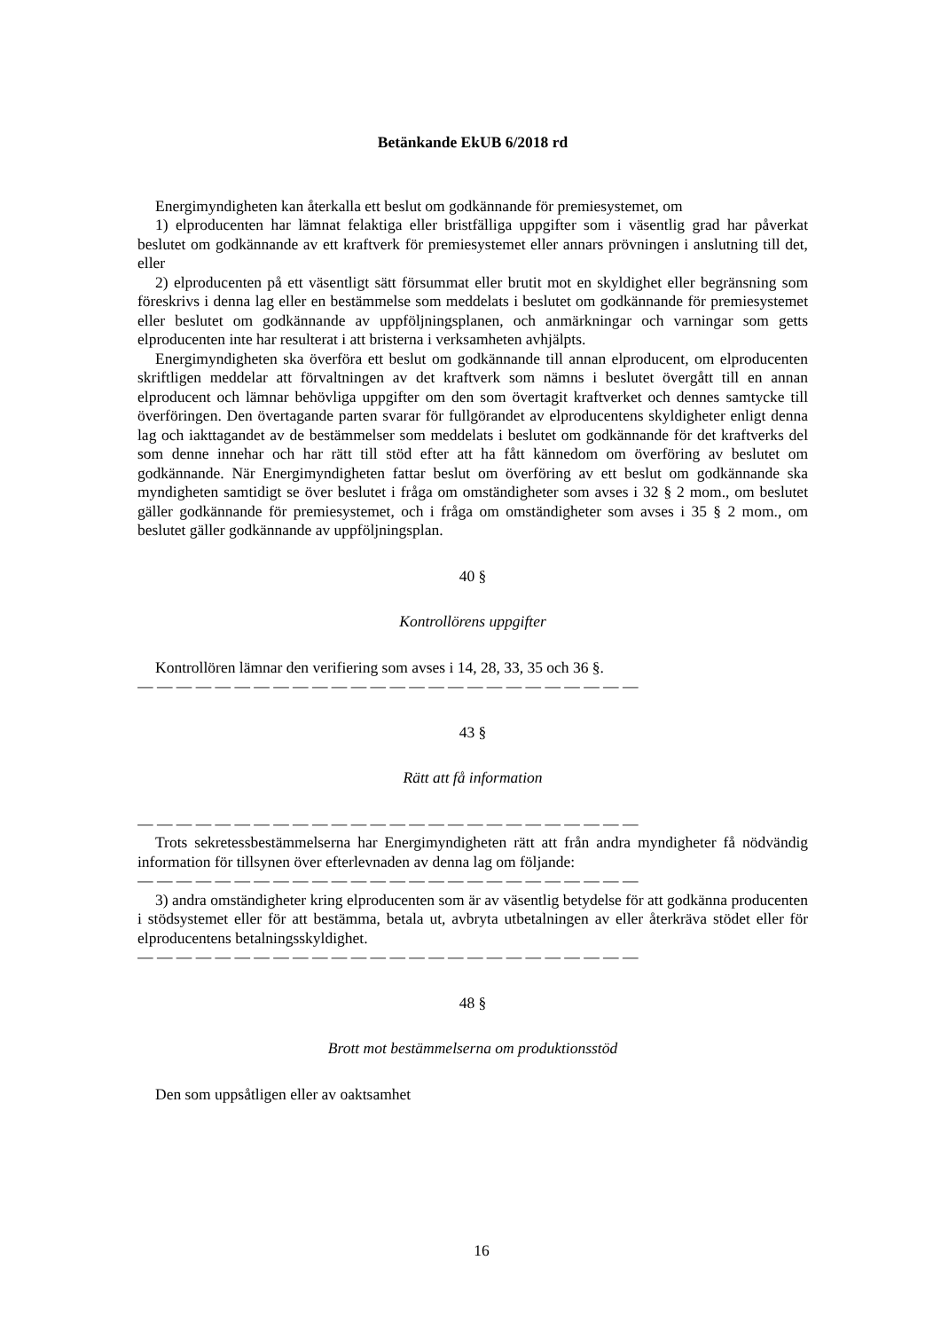Betänkande EkUB 6/2018 rd
Energimyndigheten kan återkalla ett beslut om godkännande för premiesystemet, om
1) elproducenten har lämnat felaktiga eller bristfälliga uppgifter som i väsentlig grad har påverkat beslutet om godkännande av ett kraftverk för premiesystemet eller annars prövningen i anslutning till det, eller
2) elproducenten på ett väsentligt sätt försummat eller brutit mot en skyldighet eller begränsning som föreskrivs i denna lag eller en bestämmelse som meddelats i beslutet om godkännande för premiesystemet eller beslutet om godkännande av uppföljningsplanen, och anmärkningar och varningar som getts elproducenten inte har resulterat i att bristerna i verksamheten avhjälpts.
Energimyndigheten ska överföra ett beslut om godkännande till annan elproducent, om elproducenten skriftligen meddelar att förvaltningen av det kraftverk som nämns i beslutet övergått till en annan elproducent och lämnar behövliga uppgifter om den som övertagit kraftverket och dennes samtycke till överföringen. Den övertagande parten svarar för fullgörandet av elproducentens skyldigheter enligt denna lag och iakttagandet av de bestämmelser som meddelats i beslutet om godkännande för det kraftverks del som denne innehar och har rätt till stöd efter att ha fått kännedom om överföring av beslutet om godkännande. När Energimyndigheten fattar beslut om överföring av ett beslut om godkännande ska myndigheten samtidigt se över beslutet i fråga om omständigheter som avses i 32 § 2 mom., om beslutet gäller godkännande för premiesystemet, och i fråga om omständigheter som avses i 35 § 2 mom., om beslutet gäller godkännande av uppföljningsplan.
40 §
Kontrollörens uppgifter
Kontrollören lämnar den verifiering som avses i 14, 28, 33, 35 och 36 §.
— — — — — — — — — — — — — — — — — — — — — — — — — —
43 §
Rätt att få information
— — — — — — — — — — — — — — — — — — — — — — — — — —
Trots sekretessbestämmelserna har Energimyndigheten rätt att från andra myndigheter få nödvändig information för tillsynen över efterlevnaden av denna lag om följande:
— — — — — — — — — — — — — — — — — — — — — — — — — —
3) andra omständigheter kring elproducenten som är av väsentlig betydelse för att godkänna producenten i stödsystemet eller för att bestämma, betala ut, avbryta utbetalningen av eller återkräva stödet eller för elproducentens betalningsskyldighet.
— — — — — — — — — — — — — — — — — — — — — — — — — —
48 §
Brott mot bestämmelserna om produktionsstöd
Den som uppsåtligen eller av oaktsamhet
16